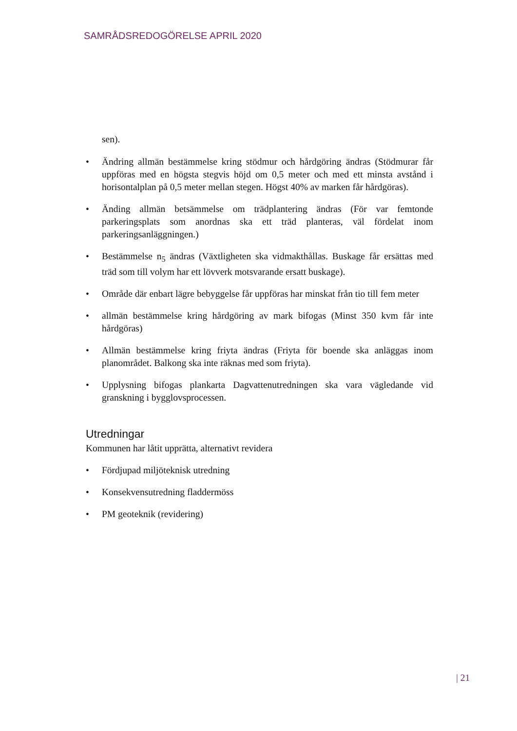SAMRÅDSREDOGÖRELSE APRIL 2020
sen).
• Ändring allmän bestämmelse kring stödmur och hårdgöring ändras (Stödmurar får uppföras med en högsta stegvis höjd om 0,5 meter och med ett minsta avstånd i horisontalplan på 0,5 meter mellan stegen. Högst 40% av marken får hårdgöras).
• Änding allmän betsämmelse om trädplantering ändras (För var femtonde parkeringsplats som anordnas ska ett träd planteras, väl fördelat inom parkeringsanläggningen.)
• Bestämmelse n<sub>5</sub> ändras (Växtligheten ska vidmakthållas. Buskage får ersättas med träd som till volym har ett lövverk motsvarande ersatt buskage).
• Område där enbart lägre bebyggelse får uppföras har minskat från tio till fem meter
• allmän bestämmelse kring hårdgöring av mark bifogas (Minst 350 kvm får inte hårdgöras)
• Allmän bestämmelse kring friyta ändras (Friyta för boende ska anläggas inom planområdet. Balkong ska inte räknas med som friyta).
• Upplysning bifogas plankarta Dagvattenutredningen ska vara vägledande vid granskning i bygglovsprocessen.
Utredningar
Kommunen har låtit upprätta, alternativt revidera
• Fördjupad miljöteknisk utredning
• Konsekvensutredning fladdermöss
• PM geoteknik (revidering)
| 21